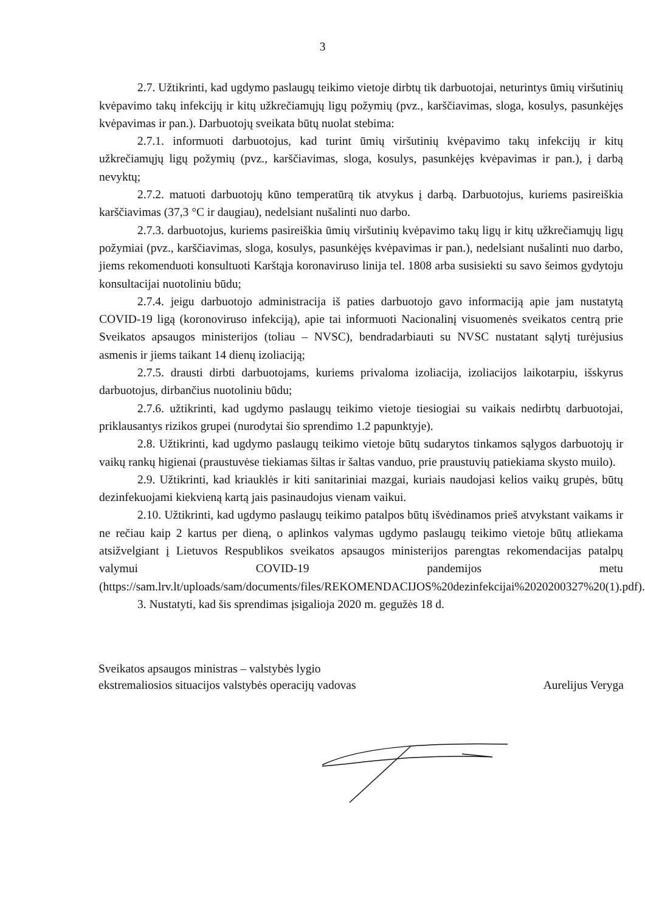3
2.7. Užtikrinti, kad ugdymo paslaugų teikimo vietoje dirbtų tik darbuotojai, neturintys ūmių viršutinių kvėpavimo takų infekcijų ir kitų užkrečiamųjų ligų požymių (pvz., karščiavimas, sloga, kosulys, pasunkėjęs kvėpavimas ir pan.). Darbuotojų sveikata būtų nuolat stebima:
2.7.1. informuoti darbuotojus, kad turint ūmių viršutinių kvėpavimo takų infekcijų ir kitų užkrečiamųjų ligų požymių (pvz., karščiavimas, sloga, kosulys, pasunkėjęs kvėpavimas ir pan.), į darbą nevyktų;
2.7.2. matuoti darbuotojų kūno temperatūrą tik atvykus į darbą. Darbuotojus, kuriems pasireiškia karščiavimas (37,3 °C ir daugiau), nedelsiant nušalinti nuo darbo.
2.7.3. darbuotojus, kuriems pasireiškia ūmių viršutinių kvėpavimo takų ligų ir kitų užkrečiamųjų ligų požymiai (pvz., karščiavimas, sloga, kosulys, pasunkėjęs kvėpavimas ir pan.), nedelsiant nušalinti nuo darbo, jiems rekomenduoti konsultuoti Karštąja koronaviruso linija tel. 1808 arba susisiekti su savo šeimos gydytoju konsultacijai nuotoliniu būdu;
2.7.4. jeigu darbuotojo administracija iš paties darbuotojo gavo informaciją apie jam nustatytą COVID-19 ligą (koronoviruso infekciją), apie tai informuoti Nacionalinį visuomenės sveikatos centrą prie Sveikatos apsaugos ministerijos (toliau – NVSC), bendradarbiauti su NVSC nustatant sąlytį turėjusius asmenis ir jiems taikant 14 dienų izoliaciją;
2.7.5. drausti dirbti darbuotojams, kuriems privaloma izoliacija, izoliacijos laikotarpiu, išskyrus darbuotojus, dirbančius nuotoliniu būdu;
2.7.6. užtikrinti, kad ugdymo paslaugų teikimo vietoje tiesiogiai su vaikais nedirbtų darbuotojai, priklausantys rizikos grupei (nurodytai šio sprendimo 1.2 papunktyje).
2.8. Užtikrinti, kad ugdymo paslaugų teikimo vietoje būtų sudarytos tinkamos sąlygos darbuotojų ir vaikų rankų higienai (praustuvėse tiekiamas šiltas ir šaltas vanduo, prie praustuvių patiekiama skysto muilo).
2.9. Užtikrinti, kad kriauklės ir kiti sanitariniai mazgai, kuriais naudojasi kelios vaikų grupės, būtų dezinfekuojami kiekvieną kartą jais pasinaudojus vienam vaikui.
2.10. Užtikrinti, kad ugdymo paslaugų teikimo patalpos būtų išvėdinamos prieš atvykstant vaikams ir ne rečiau kaip 2 kartus per dieną, o aplinkos valymas ugdymo paslaugų teikimo vietoje būtų atliekama atsižvelgiant į Lietuvos Respublikos sveikatos apsaugos ministerijos parengtas rekomendacijas patalpų valymui COVID-19 pandemijos metu (https://sam.lrv.lt/uploads/sam/documents/files/REKOMENDACIJOS%20dezinfekcijai%2020200327%20(1).pdf).
3. Nustatyti, kad šis sprendimas įsigalioja 2020 m. gegužės 18 d.
Sveikatos apsaugos ministras – valstybės lygio
ekstremaliosios situacijos valstybės operacijų vadovas
Aurelijus Veryga